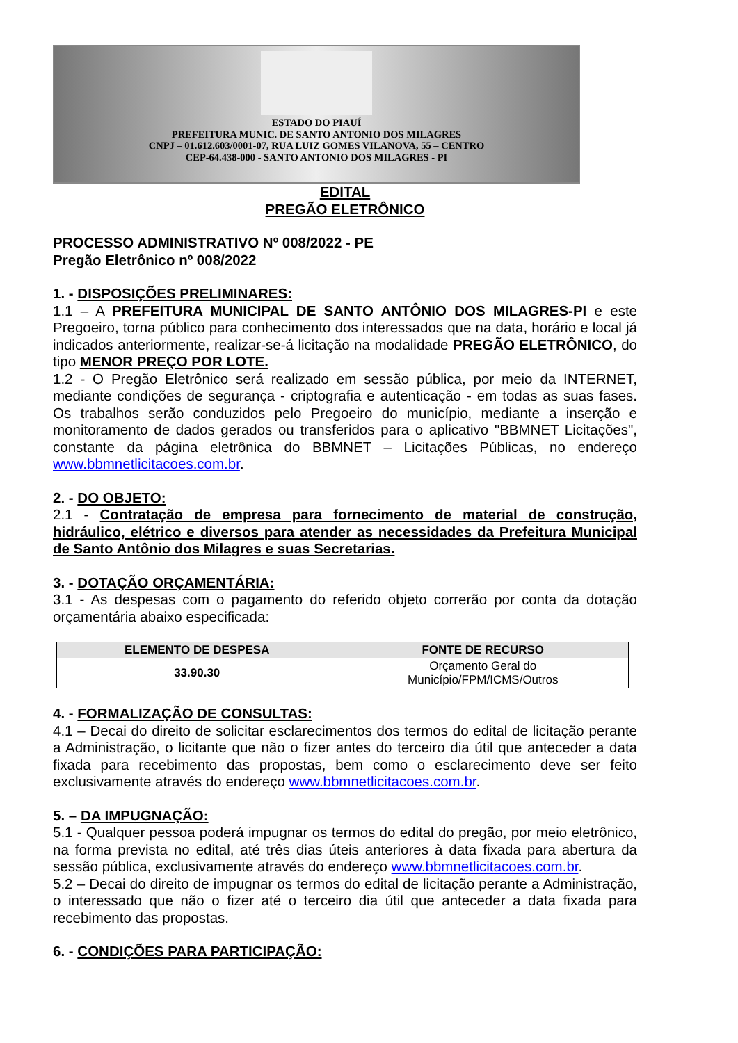ESTADO DO PIAUÍ
PREFEITURA MUNIC. DE SANTO ANTONIO DOS MILAGRES
CNPJ – 01.612.603/0001-07, RUA LUIZ GOMES VILANOVA, 55 – CENTRO
CEP-64.438-000 - SANTO ANTONIO DOS MILAGRES - PI
EDITAL
PREGÃO ELETRÔNICO
PROCESSO ADMINISTRATIVO Nº 008/2022 - PE
Pregão Eletrônico nº 008/2022
1. - DISPOSIÇÕES PRELIMINARES:
1.1 – A PREFEITURA MUNICIPAL DE SANTO ANTÔNIO DOS MILAGRES-PI e este Pregoeiro, torna público para conhecimento dos interessados que na data, horário e local já indicados anteriormente, realizar-se-á licitação na modalidade PREGÃO ELETRÔNICO, do tipo MENOR PREÇO POR LOTE.
1.2 - O Pregão Eletrônico será realizado em sessão pública, por meio da INTERNET, mediante condições de segurança - criptografia e autenticação - em todas as suas fases. Os trabalhos serão conduzidos pelo Pregoeiro do município, mediante a inserção e monitoramento de dados gerados ou transferidos para o aplicativo "BBMNET Licitações", constante da página eletrônica do BBMNET – Licitações Públicas, no endereço www.bbmnetlicitacoes.com.br.
2. - DO OBJETO:
2.1 - Contratação de empresa para fornecimento de material de construção, hidráulico, elétrico e diversos para atender as necessidades da Prefeitura Municipal de Santo Antônio dos Milagres e suas Secretarias.
3. - DOTAÇÃO ORÇAMENTÁRIA:
3.1 - As despesas com o pagamento do referido objeto correrão por conta da dotação orçamentária abaixo especificada:
| ELEMENTO DE DESPESA | FONTE DE RECURSO |
| --- | --- |
| 33.90.30 | Orçamento Geral do Município/FPM/ICMS/Outros |
4. - FORMALIZAÇÃO DE CONSULTAS:
4.1 – Decai do direito de solicitar esclarecimentos dos termos do edital de licitação perante a Administração, o licitante que não o fizer antes do terceiro dia útil que anteceder a data fixada para recebimento das propostas, bem como o esclarecimento deve ser feito exclusivamente através do endereço www.bbmnetlicitacoes.com.br.
5. – DA IMPUGNAÇÃO:
5.1 - Qualquer pessoa poderá impugnar os termos do edital do pregão, por meio eletrônico, na forma prevista no edital, até três dias úteis anteriores à data fixada para abertura da sessão pública, exclusivamente através do endereço www.bbmnetlicitacoes.com.br.
5.2 – Decai do direito de impugnar os termos do edital de licitação perante a Administração, o interessado que não o fizer até o terceiro dia útil que anteceder a data fixada para recebimento das propostas.
6. - CONDIÇÕES PARA PARTICIPAÇÃO: